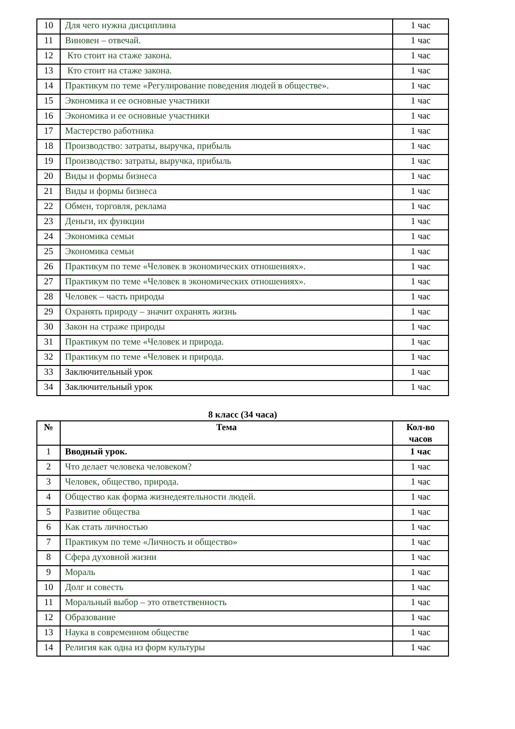| 10 | Для чего нужна дисциплина | 1 час |
| 11 | Виновен – отвечай. | 1 час |
| 12 | Кто стоит на стаже закона. | 1 час |
| 13 | Кто стоит на стаже закона. | 1 час |
| 14 | Практикум по теме «Регулирование поведения людей в обществе». | 1 час |
| 15 | Экономика и ее основные участники | 1 час |
| 16 | Экономика и ее основные участники | 1 час |
| 17 | Мастерство работника | 1 час |
| 18 | Производство: затраты, выручка, прибыль | 1 час |
| 19 | Производство: затраты, выручка, прибыль | 1 час |
| 20 | Виды и формы бизнеса | 1 час |
| 21 | Виды и формы бизнеса | 1 час |
| 22 | Обмен, торговля, реклама | 1 час |
| 23 | Деньги, их функции | 1 час |
| 24 | Экономика семьи | 1 час |
| 25 | Экономика семьи | 1 час |
| 26 | Практикум по теме «Человек в экономических отношениях». | 1 час |
| 27 | Практикум по теме «Человек в экономических отношениях». | 1 час |
| 28 | Человек – часть природы | 1 час |
| 29 | Охранять природу – значит охранять жизнь | 1 час |
| 30 | Закон на страже природы | 1 час |
| 31 | Практикум по теме «Человек и природа. | 1 час |
| 32 | Практикум по теме «Человек и природа. | 1 час |
| 33 | Заключительный урок | 1 час |
| 34 | Заключительный урок | 1 час |
8 класс (34 часа)
| № | Тема | Кол-во часов |
| --- | --- | --- |
| 1 | Вводный урок. | 1 час |
| 2 | Что делает человека человеком? | 1 час |
| 3 | Человек, общество, природа. | 1 час |
| 4 | Общество как форма жизнедеятельности людей. | 1 час |
| 5 | Развитие общества | 1 час |
| 6 | Как стать личностью | 1 час |
| 7 | Практикум по теме «Личность и общество» | 1 час |
| 8 | Сфера духовной жизни | 1 час |
| 9 | Мораль | 1 час |
| 10 | Долг и совесть | 1 час |
| 11 | Моральный выбор – это ответственность | 1 час |
| 12 | Образование | 1 час |
| 13 | Наука в современном обществе | 1 час |
| 14 | Религия как одна из форм культуры | 1 час |